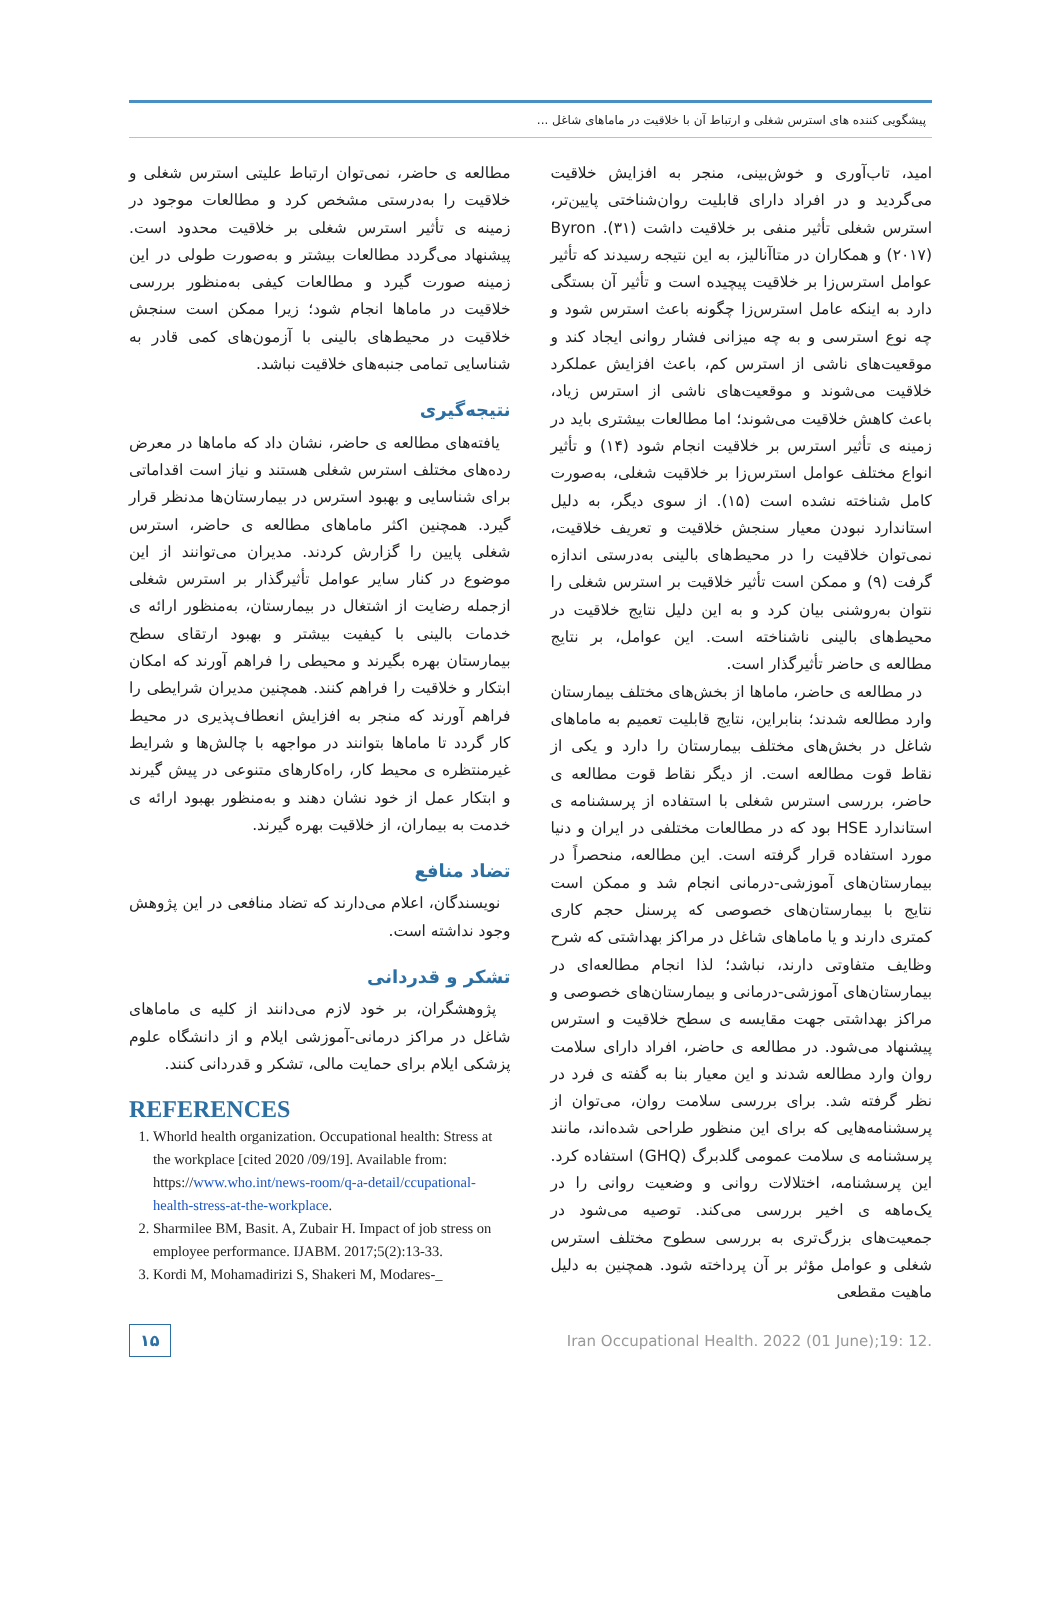پیشگویی کننده های استرس شغلی و ارتباط آن با خلاقیت در ماماهای شاغل ...
امید، تاب‌آوری و خوش‌بینی، منجر به افزایش خلاقیت می‌گردید و در افراد دارای قابلیت روان‌شناختی پایین‌تر، استرس شغلی تأثیر منفی بر خلاقیت داشت (۳۱). Byron (۲۰۱۷) و همکاران در متاآنالیز، به این نتیجه رسیدند که تأثیر عوامل استرس‌زا بر خلاقیت پیچیده است و تأثیر آن بستگی دارد به اینکه عامل استرس‌زا چگونه باعث استرس شود و چه نوع استرسی و به چه میزانی فشار روانی ایجاد کند و موقعیت‌های ناشی از استرس کم، باعث افزایش عملکرد خلاقیت می‌شوند و موقعیت‌های ناشی از استرس زیاد، باعث کاهش خلاقیت می‌شوند؛ اما مطالعات بیشتری باید در زمینه ی تأثیر استرس بر خلاقیت انجام شود (۱۴) و تأثیر انواع مختلف عوامل استرس‌زا بر خلاقیت شغلی، به‌صورت کامل شناخته نشده است (۱۵). از سوی دیگر، به دلیل استاندارد نبودن معیار سنجش خلاقیت و تعریف خلاقیت، نمی‌توان خلاقیت را در محیط‌های بالینی به‌درستی اندازه گرفت (۹) و ممکن است تأثیر خلاقیت بر استرس شغلی را نتوان به‌روشنی بیان کرد و به این دلیل نتایج خلاقیت در محیط‌های بالینی ناشناخته است. این عوامل، بر نتایج مطالعه ی حاضر تأثیرگذار است.
در مطالعه ی حاضر، ماماها از بخش‌های مختلف بیمارستان وارد مطالعه شدند؛ بنابراین، نتایج قابلیت تعمیم به ماماهای شاغل در بخش‌های مختلف بیمارستان را دارد و یکی از نقاط قوت مطالعه است. از دیگر نقاط قوت مطالعه ی حاضر، بررسی استرس شغلی با استفاده از پرسشنامه ی استاندارد HSE بود که در مطالعات مختلفی در ایران و دنیا مورد استفاده قرار گرفته است. این مطالعه، منحصراً در بیمارستان‌های آموزشی-درمانی انجام شد و ممکن است نتایج با بیمارستان‌های خصوصی که پرسنل حجم کاری کمتری دارند و یا ماماهای شاغل در مراکز بهداشتی که شرح وظایف متفاوتی دارند، نباشد؛ لذا انجام مطالعه‌ای در بیمارستان‌های آموزشی-درمانی و بیمارستان‌های خصوصی و مراکز بهداشتی جهت مقایسه ی سطح خلاقیت و استرس پیشنهاد می‌شود. در مطالعه ی حاضر، افراد دارای سلامت روان وارد مطالعه شدند و این معیار بنا به گفته ی فرد در نظر گرفته شد. برای بررسی سلامت روان، می‌توان از پرسشنامه‌هایی که برای این منظور طراحی شده‌اند، مانند پرسشنامه ی سلامت عمومی گلدبرگ (GHQ) استفاده کرد. این پرسشنامه، اختلالات روانی و وضعیت روانی را در یک‌ماهه ی اخیر بررسی می‌کند. توصیه می‌شود در جمعیت‌های بزرگ‌تری به بررسی سطوح مختلف استرس شغلی و عوامل مؤثر بر آن پرداخته شود. همچنین به دلیل ماهیت مقطعی
مطالعه ی حاضر، نمی‌توان ارتباط علیتی استرس شغلی و خلاقیت را به‌درستی مشخص کرد و مطالعات موجود در زمینه ی تأثیر استرس شغلی بر خلاقیت محدود است. پیشنهاد می‌گردد مطالعات بیشتر و به‌صورت طولی در این زمینه صورت گیرد و مطالعات کیفی به‌منظور بررسی خلاقیت در ماماها انجام شود؛ زیرا ممکن است سنجش خلاقیت در محیط‌های بالینی با آزمون‌های کمی قادر به شناسایی تمامی جنبه‌های خلاقیت نباشد.
نتیجه‌گیری
یافته‌های مطالعه ی حاضر، نشان داد که ماماها در معرض رده‌های مختلف استرس شغلی هستند و نیاز است اقداماتی برای شناسایی و بهبود استرس در بیمارستان‌ها مدنظر قرار گیرد. همچنین اکثر ماماهای مطالعه ی حاضر، استرس شغلی پایین را گزارش کردند. مدیران می‌توانند از این موضوع در کنار سایر عوامل تأثیرگذار بر استرس شغلی ازجمله رضایت از اشتغال در بیمارستان، به‌منظور ارائه ی خدمات بالینی با کیفیت بیشتر و بهبود ارتقای سطح بیمارستان بهره بگیرند و محیطی را فراهم آورند که امکان ابتکار و خلاقیت را فراهم کنند. همچنین مدیران شرایطی را فراهم آورند که منجر به افزایش انعطاف‌پذیری در محیط کار گردد تا ماماها بتوانند در مواجهه با چالش‌ها و شرایط غیرمنتظره ی محیط کار، راه‌کارهای متنوعی در پیش گیرند و ابتکار عمل از خود نشان دهند و به‌منظور بهبود ارائه ی خدمت به بیماران، از خلاقیت بهره گیرند.
تضاد منافع
نویسندگان، اعلام می‌دارند که تضاد منافعی در این پژوهش وجود نداشته است.
تشکر و قدردانی
پژوهشگران، بر خود لازم می‌دانند از کلیه ی ماماهای شاغل در مراکز درمانی-آموزشی ایلام و از دانشگاه علوم پزشکی ایلام برای حمایت مالی، تشکر و قدردانی کنند.
REFERENCES
1. Whorld health organization. Occupational health: Stress at the workplace [cited 2020 /09/19]. Available from: https://www.who.int/news-room/q-a-detail/ccupational-health-stress-at-the-workplace.
2. Sharmilee BM, Basit. A, Zubair H. Impact of job stress on employee performance. IJABM. 2017;5(2):13-33.
3. Kordi M, Mohamadirizi S, Shakeri M, Modares-_
۱۵ Iran Occupational Health. 2022 (01 June);19: 12.